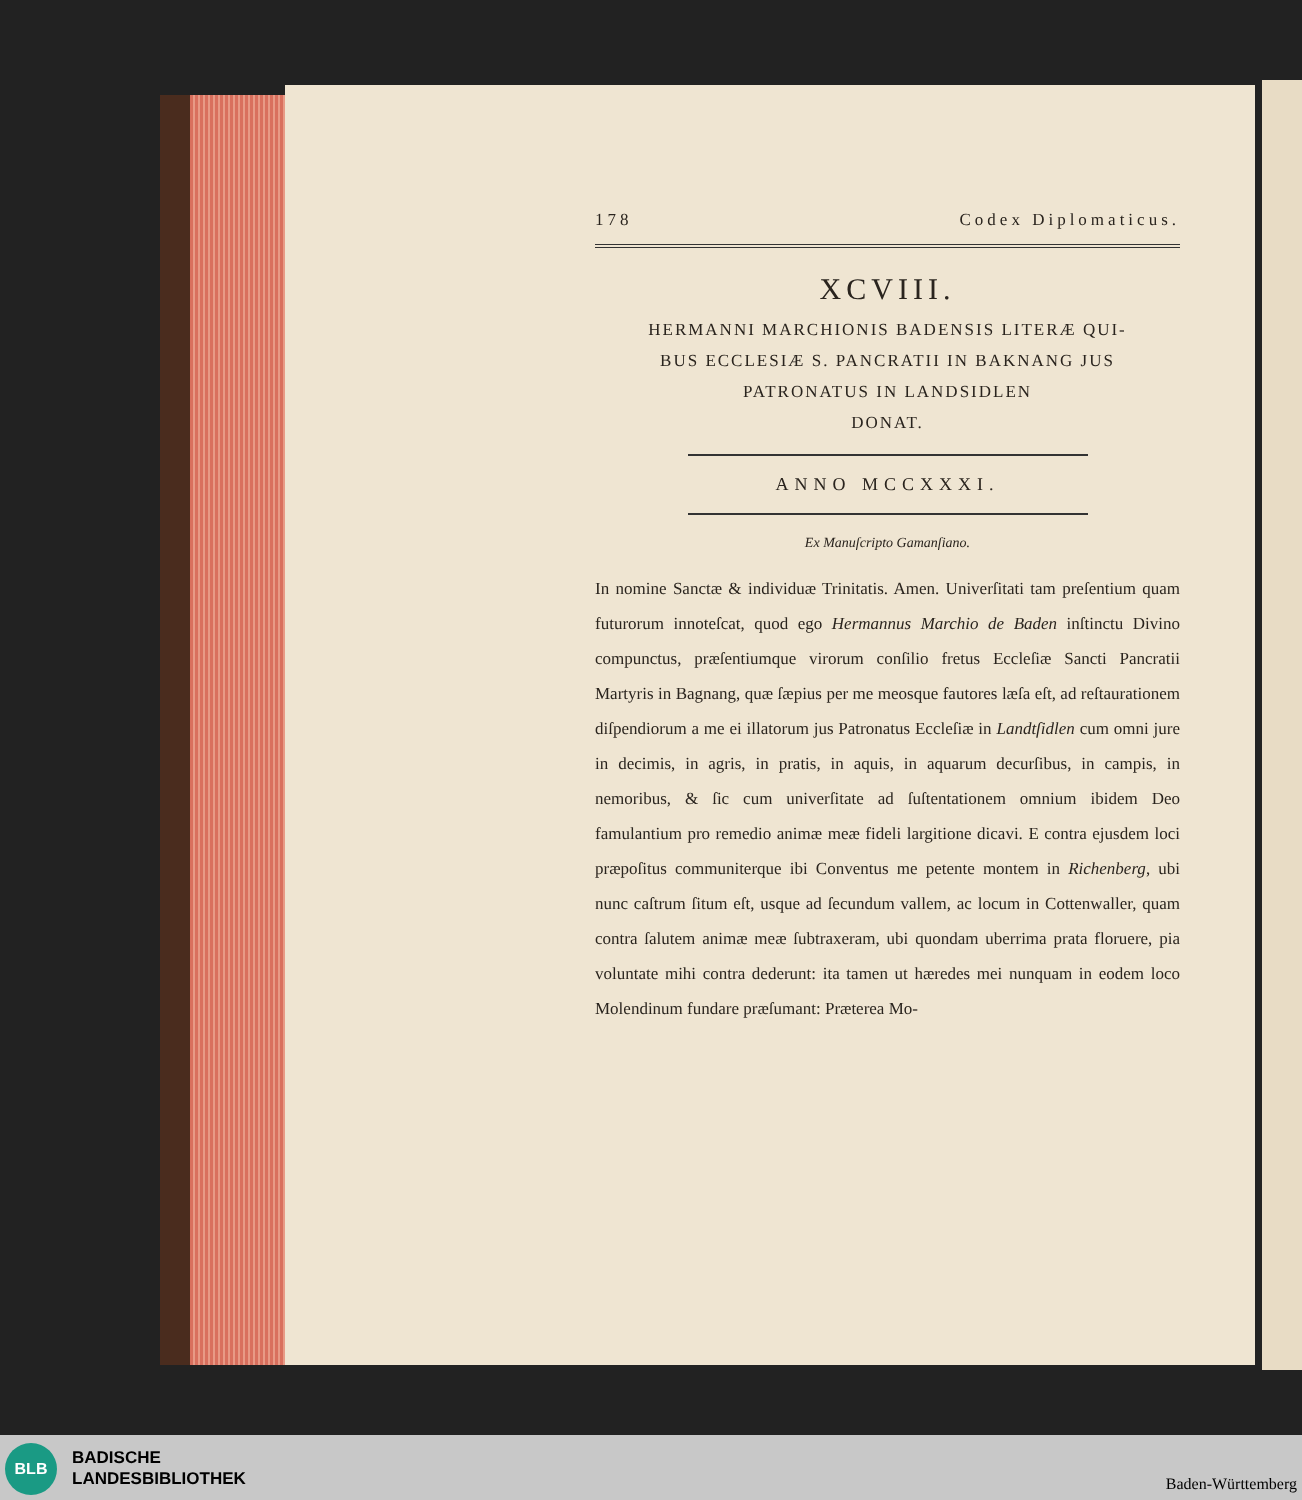178 Codex Diplomaticus.
XCVIII.
HERMANNI MARCHIONIS BADENSIS LITERÆ QUI-
BUS ECCLESIÆ S. PANCRATII IN BAKNANG JUS
PATRONATUS IN LANDSIDLEN
DONAT.
ANNO MCCXXXI.
Ex Manuſcripto Gamanſiano.
In nomine Sanctæ & individuæ Trinitatis. Amen. Univerſitati tam preſentium quam futurorum innoteſcat, quod ego Hermannus Marchio de Baden inſtinctu Divino compunctus, præſentiumque virorum conſilio fretus Eccleſiæ Sancti Pancratii Martyris in Bagnang, quæ ſæpius per me meosque fautores læſa eſt, ad reſtaurationem diſpendiorum a me ei illatorum jus Patronatus Eccleſiæ in Landtſidlen cum omni jure in decimis, in agris, in pratis, in aquis, in aquarum decurſibus, in campis, in nemoribus, & ſic cum univerſitate ad ſuſtentationem omnium ibidem Deo famulantium pro remedio animæ meæ fideli largitione dicavi. E contra ejusdem loci præpoſitus communiterque ibi Conventus me petente montem in Richenberg, ubi nunc caſtrum ſitum eſt, usque ad ſecundum vallem, ac locum in Cottenwaller, quam contra ſalutem animæ meæ ſubtraxeram, ubi quondam uberrima prata floruere, pia voluntate mihi contra dederunt: ita tamen ut hæredes mei nunquam in eodem loco Molendinum fundare præſumant: Præterea Mo-
BLB
BADISCHE
LANDESBIBLIOTHEK
Baden-Württemberg